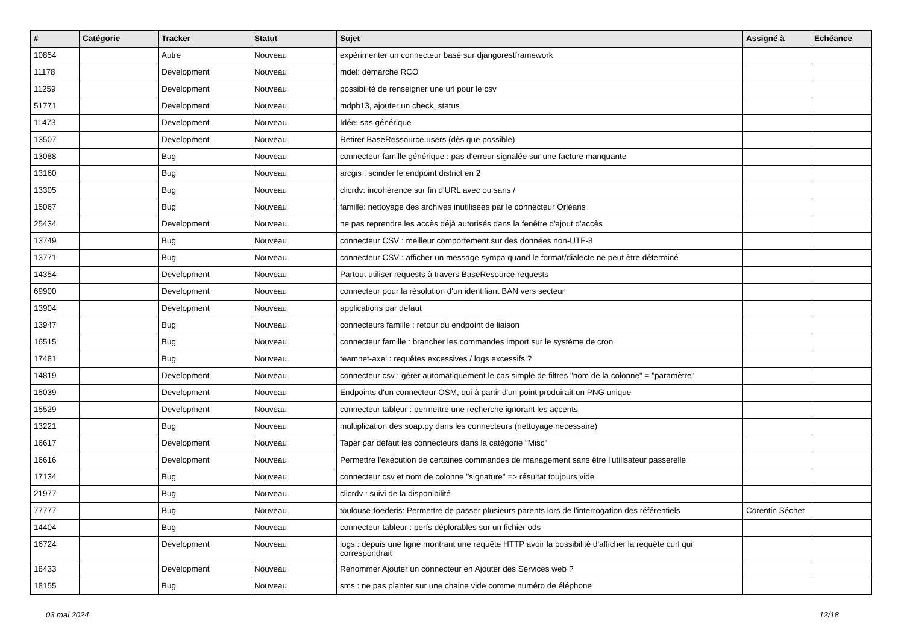| # | Catégorie | Tracker | Statut | Sujet | Assigné à | Echéance |
| --- | --- | --- | --- | --- | --- | --- |
| 10854 | | Autre | Nouveau | expérimenter un connecteur basé sur djangorestframework | | |
| 11178 | | Development | Nouveau | mdel: démarche RCO | | |
| 11259 | | Development | Nouveau | possibilité de renseigner une url pour le csv | | |
| 51771 | | Development | Nouveau | mdph13, ajouter un check_status | | |
| 11473 | | Development | Nouveau | Idée: sas générique | | |
| 13507 | | Development | Nouveau | Retirer BaseRessource.users (dès que possible) | | |
| 13088 | | Bug | Nouveau | connecteur famille générique : pas d'erreur signalée sur une facture manquante | | |
| 13160 | | Bug | Nouveau | arcgis : scinder le endpoint district en 2 | | |
| 13305 | | Bug | Nouveau | clicrdv: incohérence sur fin d'URL avec ou sans / | | |
| 15067 | | Bug | Nouveau | famille: nettoyage des archives inutilisées par le connecteur Orléans | | |
| 25434 | | Development | Nouveau | ne pas reprendre les accès déjà autorisés dans la fenêtre d'ajout d'accès | | |
| 13749 | | Bug | Nouveau | connecteur CSV : meilleur comportement sur des données non-UTF-8 | | |
| 13771 | | Bug | Nouveau | connecteur CSV : afficher un message sympa quand le format/dialecte ne peut être déterminé | | |
| 14354 | | Development | Nouveau | Partout utiliser requests à travers BaseResource.requests | | |
| 69900 | | Development | Nouveau | connecteur pour la résolution d'un identifiant BAN vers secteur | | |
| 13904 | | Development | Nouveau | applications par défaut | | |
| 13947 | | Bug | Nouveau | connecteurs famille : retour du endpoint de liaison | | |
| 16515 | | Bug | Nouveau | connecteur famille : brancher les commandes import sur le système de cron | | |
| 17481 | | Bug | Nouveau | teamnet-axel : requêtes excessives / logs excessifs ? | | |
| 14819 | | Development | Nouveau | connecteur csv : gérer automatiquement le cas simple de filtres "nom de la colonne" = "paramètre" | | |
| 15039 | | Development | Nouveau | Endpoints d'un connecteur OSM, qui à partir d'un point produirait un PNG unique | | |
| 15529 | | Development | Nouveau | connecteur tableur : permettre une recherche ignorant les accents | | |
| 13221 | | Bug | Nouveau | multiplication des soap.py dans les connecteurs (nettoyage nécessaire) | | |
| 16617 | | Development | Nouveau | Taper par défaut les connecteurs dans la catégorie "Misc" | | |
| 16616 | | Development | Nouveau | Permettre l'exécution de certaines commandes de management sans être l'utilisateur passerelle | | |
| 17134 | | Bug | Nouveau | connecteur csv et nom de colonne "signature" => résultat toujours vide | | |
| 21977 | | Bug | Nouveau | clicrdv : suivi de la disponibilité | | |
| 77777 | | Bug | Nouveau | toulouse-foederis: Permettre de passer plusieurs parents lors de l'interrogation des référentiels | Corentin Séchet | |
| 14404 | | Bug | Nouveau | connecteur tableur : perfs déplorables sur un fichier ods | | |
| 16724 | | Development | Nouveau | logs : depuis une ligne montrant une requête HTTP avoir la possibilité d'afficher la requête curl qui correspondrait | | |
| 18433 | | Development | Nouveau | Renommer Ajouter un connecteur en Ajouter des Services web ? | | |
| 18155 | | Bug | Nouveau | sms : ne pas planter sur une chaine vide comme numéro de éléphone | | |
03 mai 2024 12/18